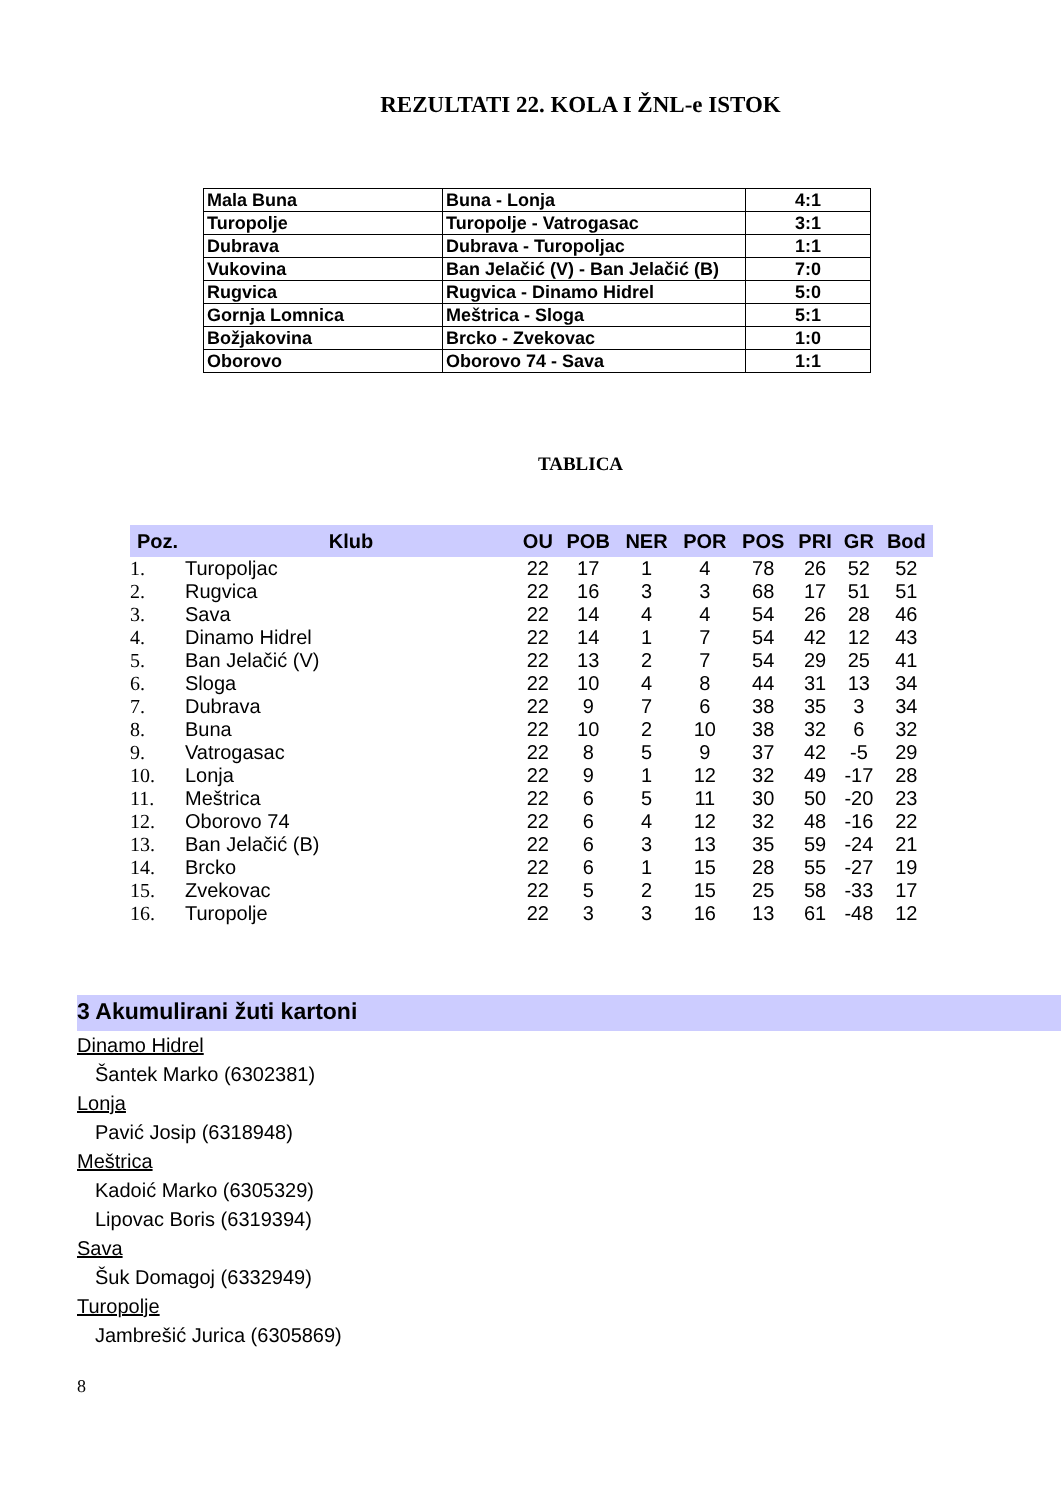REZULTATI 22. KOLA I ŽNL-e ISTOK
| Mala Buna | Buna - Lonja | 4:1 |
| Turopolje | Turopolje - Vatrogasac | 3:1 |
| Dubrava | Dubrava - Turopoljac | 1:1 |
| Vukovina | Ban Jelačić (V) - Ban Jelačić (B) | 7:0 |
| Rugvica | Rugvica - Dinamo Hidrel | 5:0 |
| Gornja Lomnica | Meštrica - Sloga | 5:1 |
| Božjakovina | Brcko - Zvekovac | 1:0 |
| Oborovo | Oborovo 74 - Sava | 1:1 |
TABLICA
| Poz. | Klub | OU | POB | NER | POR | POS | PRI | GR | Bod |
| --- | --- | --- | --- | --- | --- | --- | --- | --- | --- |
| 1. | Turopoljac | 22 | 17 | 1 | 4 | 78 | 26 | 52 | 52 |
| 2. | Rugvica | 22 | 16 | 3 | 3 | 68 | 17 | 51 | 51 |
| 3. | Sava | 22 | 14 | 4 | 4 | 54 | 26 | 28 | 46 |
| 4. | Dinamo Hidrel | 22 | 14 | 1 | 7 | 54 | 42 | 12 | 43 |
| 5. | Ban Jelačić (V) | 22 | 13 | 2 | 7 | 54 | 29 | 25 | 41 |
| 6. | Sloga | 22 | 10 | 4 | 8 | 44 | 31 | 13 | 34 |
| 7. | Dubrava | 22 | 9 | 7 | 6 | 38 | 35 | 3 | 34 |
| 8. | Buna | 22 | 10 | 2 | 10 | 38 | 32 | 6 | 32 |
| 9. | Vatrogasac | 22 | 8 | 5 | 9 | 37 | 42 | -5 | 29 |
| 10. | Lonja | 22 | 9 | 1 | 12 | 32 | 49 | -17 | 28 |
| 11. | Meštrica | 22 | 6 | 5 | 11 | 30 | 50 | -20 | 23 |
| 12. | Oborovo 74 | 22 | 6 | 4 | 12 | 32 | 48 | -16 | 22 |
| 13. | Ban Jelačić (B) | 22 | 6 | 3 | 13 | 35 | 59 | -24 | 21 |
| 14. | Brcko | 22 | 6 | 1 | 15 | 28 | 55 | -27 | 19 |
| 15. | Zvekovac | 22 | 5 | 2 | 15 | 25 | 58 | -33 | 17 |
| 16. | Turopolje | 22 | 3 | 3 | 16 | 13 | 61 | -48 | 12 |
3 Akumulirani žuti kartoni
Dinamo Hidrel
Šantek Marko (6302381)
Lonja
Pavić Josip (6318948)
Meštrica
Kadoić Marko (6305329)
Lipovac Boris (6319394)
Sava
Šuk Domagoj (6332949)
Turopolje
Jambrešić Jurica (6305869)
8